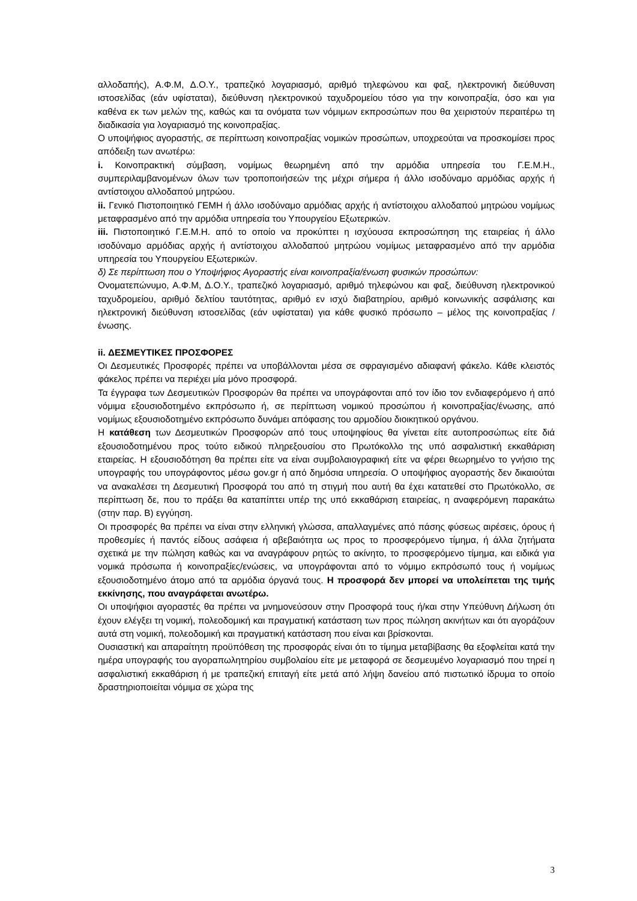αλλοδαπής), Α.Φ.Μ, Δ.Ο.Υ., τραπεζικό λογαριασμό, αριθμό τηλεφώνου και φαξ, ηλεκτρονική διεύθυνση ιστοσελίδας (εάν υφίσταται), διεύθυνση ηλεκτρονικού ταχυδρομείου τόσο για την κοινοπραξία, όσο και για καθένα εκ των μελών της, καθώς και τα ονόματα των νόμιμων εκπροσώπων που θα χειριστούν περαιτέρω τη διαδικασία για λογαριασμό της κοινοπραξίας.
Ο υποψήφιος αγοραστής, σε περίπτωση κοινοπραξίας νομικών προσώπων, υποχρεούται να προσκομίσει προς απόδειξη των ανωτέρω:
i. Κοινοπρακτική σύμβαση, νομίμως θεωρημένη από την αρμόδια υπηρεσία του Γ.Ε.Μ.Η., συμπεριλαμβανομένων όλων των τροποποιήσεών της μέχρι σήμερα ή άλλο ισοδύναμο αρμόδιας αρχής ή αντίστοιχου αλλοδαπού μητρώου.
ii. Γενικό Πιστοποιητικό ΓΕΜΗ ή άλλο ισοδύναμο αρμόδιας αρχής ή αντίστοιχου αλλοδαπού μητρώου νομίμως μεταφρασμένο από την αρμόδια υπηρεσία του Υπουργείου Εξωτερικών.
iii. Πιστοποιητικό Γ.Ε.Μ.Η. από το οποίο να προκύπτει η ισχύουσα εκπροσώπηση της εταιρείας ή άλλο ισοδύναμο αρμόδιας αρχής ή αντίστοιχου αλλοδαπού μητρώου νομίμως μεταφρασμένο από την αρμόδια υπηρεσία του Υπουργείου Εξωτερικών.
δ) Σε περίπτωση που ο Υποψήφιος Αγοραστής είναι κοινοπραξία/ένωση φυσικών προσώπων:
Ονοματεπώνυμο, Α.Φ.Μ, Δ.Ο.Υ., τραπεζικό λογαριασμό, αριθμό τηλεφώνου και φαξ, διεύθυνση ηλεκτρονικού ταχυδρομείου, αριθμό δελτίου ταυτότητας, αριθμό εν ισχύ διαβατηρίου, αριθμό κοινωνικής ασφάλισης και ηλεκτρονική διεύθυνση ιστοσελίδας (εάν υφίσταται) για κάθε φυσικό πρόσωπο – μέλος της κοινοπραξίας / ένωσης.
ii. ΔΕΣΜΕΥΤΙΚΕΣ ΠΡΟΣΦΟΡΕΣ
Οι Δεσμευτικές Προσφορές πρέπει να υποβάλλονται μέσα σε σφραγισμένο αδιαφανή φάκελο. Κάθε κλειστός φάκελος πρέπει να περιέχει μία μόνο προσφορά.
Τα έγγραφα των Δεσμευτικών Προσφορών θα πρέπει να υπογράφονται από τον ίδιο τον ενδιαφερόμενο ή από νόμιμα εξουσιοδοτημένο εκπρόσωπο ή, σε περίπτωση νομικού προσώπου ή κοινοπραξίας/ένωσης, από νομίμως εξουσιοδοτημένο εκπρόσωπο δυνάμει απόφασης του αρμοδίου διοικητικού οργάνου.
Η κατάθεση των Δεσμευτικών Προσφορών από τους υποψηφίους θα γίνεται είτε αυτοπροσώπως είτε διά εξουσιοδοτημένου προς τούτο ειδικού πληρεξουσίου στο Πρωτόκολλο της υπό ασφαλιστική εκκαθάριση εταιρείας. Η εξουσιοδότηση θα πρέπει είτε να είναι συμβολαιογραφική είτε να φέρει θεωρημένο το γνήσιο της υπογραφής του υπογράφοντος μέσω gov.gr ή από δημόσια υπηρεσία. Ο υποψήφιος αγοραστής δεν δικαιούται να ανακαλέσει τη Δεσμευτική Προσφορά του από τη στιγμή που αυτή θα έχει κατατεθεί στο Πρωτόκολλο, σε περίπτωση δε, που το πράξει θα καταπίπτει υπέρ της υπό εκκαθάριση εταιρείας, η αναφερόμενη παρακάτω (στην παρ. Β) εγγύηση.
Οι προσφορές θα πρέπει να είναι στην ελληνική γλώσσα, απαλλαγμένες από πάσης φύσεως αιρέσεις, όρους ή προθεσμίες ή παντός είδους ασάφεια ή αβεβαιότητα ως προς το προσφερόμενο τίμημα, ή άλλα ζητήματα σχετικά με την πώληση καθώς και να αναγράφουν ρητώς το ακίνητο, το προσφερόμενο τίμημα, και ειδικά για νομικά πρόσωπα ή κοινοπραξίες/ενώσεις, να υπογράφονται από το νόμιμο εκπρόσωπό τους ή νομίμως εξουσιοδοτημένο άτομο από τα αρμόδια όργανά τους. Η προσφορά δεν μπορεί να υπολείπεται της τιμής εκκίνησης, που αναγράφεται ανωτέρω.
Οι υποψήφιοι αγοραστές θα πρέπει να μνημονεύσουν στην Προσφορά τους ή/και στην Υπεύθυνη Δήλωση ότι έχουν ελέγξει τη νομική, πολεοδομική και πραγματική κατάσταση των προς πώληση ακινήτων και ότι αγοράζουν αυτά στη νομική, πολεοδομική και πραγματική κατάσταση που είναι και βρίσκονται.
Ουσιαστική και απαραίτητη προϋπόθεση της προσφοράς είναι ότι το τίμημα μεταβίβασης θα εξοφλείται κατά την ημέρα υπογραφής του αγοραπωλητηρίου συμβολαίου είτε με μεταφορά σε δεσμευμένο λογαριασμό που τηρεί η ασφαλιστική εκκαθάριση ή με τραπεζική επιταγή είτε μετά από λήψη δανείου από πιστωτικό ίδρυμα το οποίο δραστηριοποιείται νόμιμα σε χώρα της
3